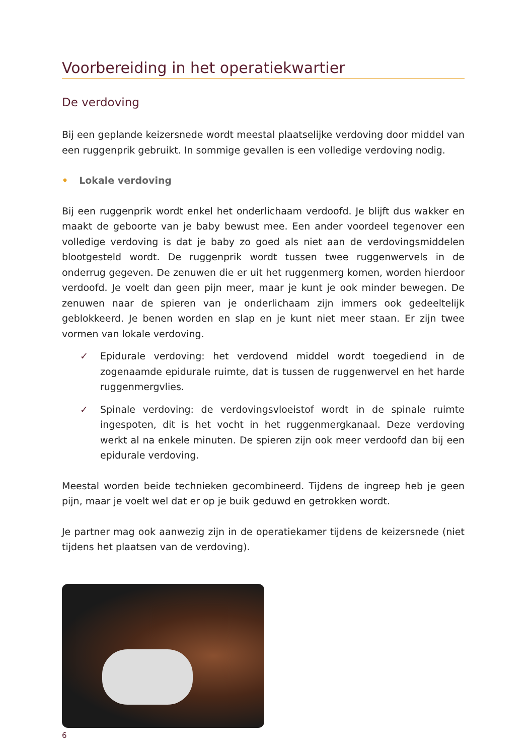Voorbereiding in het operatiekwartier
De verdoving
Bij een geplande keizersnede wordt meestal plaatselijke verdoving door middel van een ruggenprik gebruikt. In sommige gevallen is een volledige verdoving nodig.
• Lokale verdoving
Bij een ruggenprik wordt enkel het onderlichaam verdoofd. Je blijft dus wakker en maakt de geboorte van je baby bewust mee. Een ander voordeel tegenover een volledige verdoving is dat je baby zo goed als niet aan de verdovingsmiddelen blootgesteld wordt. De ruggenprik wordt tussen twee ruggenwervels in de onderrug gegeven. De zenuwen die er uit het ruggenmerg komen, worden hierdoor verdoofd. Je voelt dan geen pijn meer, maar je kunt je ook minder bewegen. De zenuwen naar de spieren van je onderlichaam zijn immers ook gedeeltelijk geblokkeerd. Je benen worden en slap en je kunt niet meer staan. Er zijn twee vormen van lokale verdoving.
✓ Epidurale verdoving: het verdovend middel wordt toegediend in de zogenaamde epidurale ruimte, dat is tussen de ruggenwervel en het harde ruggenmergvlies.
✓ Spinale verdoving: de verdovingsvloeistof wordt in de spinale ruimte ingespoten, dit is het vocht in het ruggenmergkanaal. Deze verdoving werkt al na enkele minuten. De spieren zijn ook meer verdoofd dan bij een epidurale verdoving.
Meestal worden beide technieken gecombineerd. Tijdens de ingreep heb je geen pijn, maar je voelt wel dat er op je buik geduwd en getrokken wordt.
Je partner mag ook aanwezig zijn in de operatiekamer tijdens de keizersnede (niet tijdens het plaatsen van de verdoving).
6